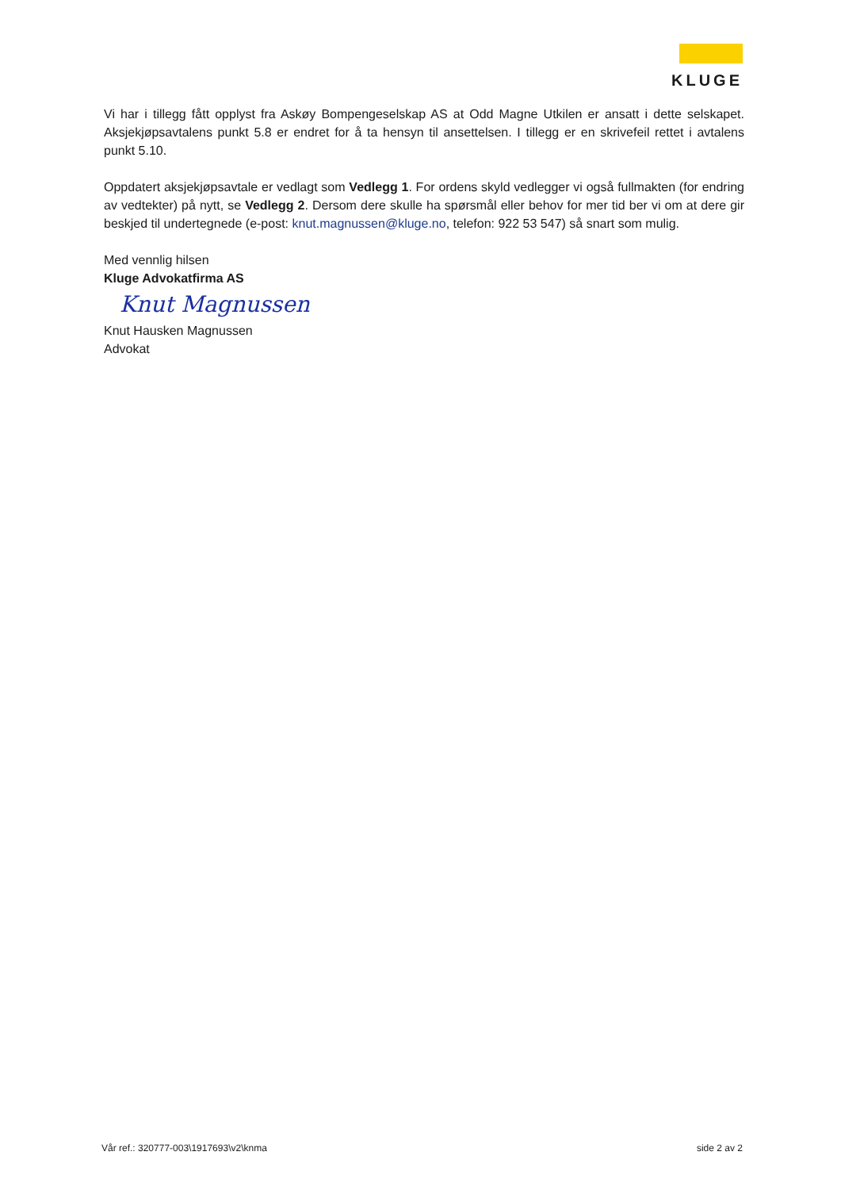KLUGE
Vi har i tillegg fått opplyst fra Askøy Bompengeselskap AS at Odd Magne Utkilen er ansatt i dette selskapet. Aksjekjøpsavtalens punkt 5.8 er endret for å ta hensyn til ansettelsen. I tillegg er en skrivefeil rettet i avtalens punkt 5.10.
Oppdatert aksjekjøpsavtale er vedlagt som Vedlegg 1. For ordens skyld vedlegger vi også fullmakten (for endring av vedtekter) på nytt, se Vedlegg 2. Dersom dere skulle ha spørsmål eller behov for mer tid ber vi om at dere gir beskjed til undertegnede (e-post: knut.magnussen@kluge.no, telefon: 922 53 547) så snart som mulig.
Med vennlig hilsen
Kluge Advokatfirma AS
Knut Magnussen
Knut Hausken Magnussen
Advokat
Vår ref.: 320777-003\1917693\v2\knma side 2 av 2